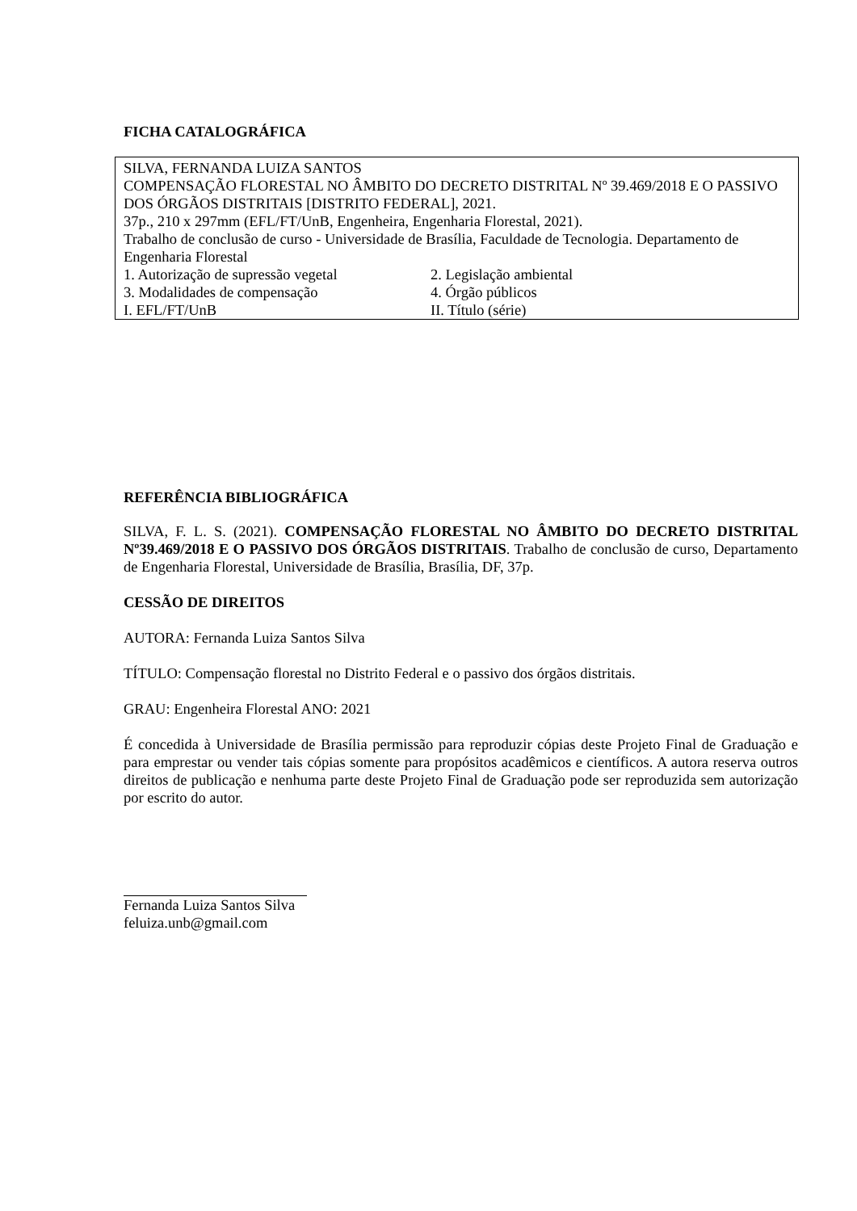FICHA CATALOGRÁFICA
SILVA, FERNANDA LUIZA SANTOS
COMPENSAÇÃO FLORESTAL NO ÂMBITO DO DECRETO DISTRITAL Nº 39.469/2018 E O PASSIVO DOS ÓRGÃOS DISTRITAIS [DISTRITO FEDERAL], 2021.
37p., 210 x 297mm (EFL/FT/UnB, Engenheira, Engenharia Florestal, 2021).
Trabalho de conclusão de curso - Universidade de Brasília, Faculdade de Tecnologia. Departamento de Engenharia Florestal
1. Autorização de supressão vegetal 2. Legislação ambiental
3. Modalidades de compensação 4. Órgão públicos
I. EFL/FT/UnB II. Título (série)
REFERÊNCIA BIBLIOGRÁFICA
SILVA, F. L. S. (2021). COMPENSAÇÃO FLORESTAL NO ÂMBITO DO DECRETO DISTRITAL Nº39.469/2018 E O PASSIVO DOS ÓRGÃOS DISTRITAIS. Trabalho de conclusão de curso, Departamento de Engenharia Florestal, Universidade de Brasília, Brasília, DF, 37p.
CESSÃO DE DIREITOS
AUTORA: Fernanda Luiza Santos Silva
TÍTULO: Compensação florestal no Distrito Federal e o passivo dos órgãos distritais.
GRAU: Engenheira Florestal ANO: 2021
É concedida à Universidade de Brasília permissão para reproduzir cópias deste Projeto Final de Graduação e para emprestar ou vender tais cópias somente para propósitos acadêmicos e científicos. A autora reserva outros direitos de publicação e nenhuma parte deste Projeto Final de Graduação pode ser reproduzida sem autorização por escrito do autor.
Fernanda Luiza Santos Silva
feluiza.unb@gmail.com